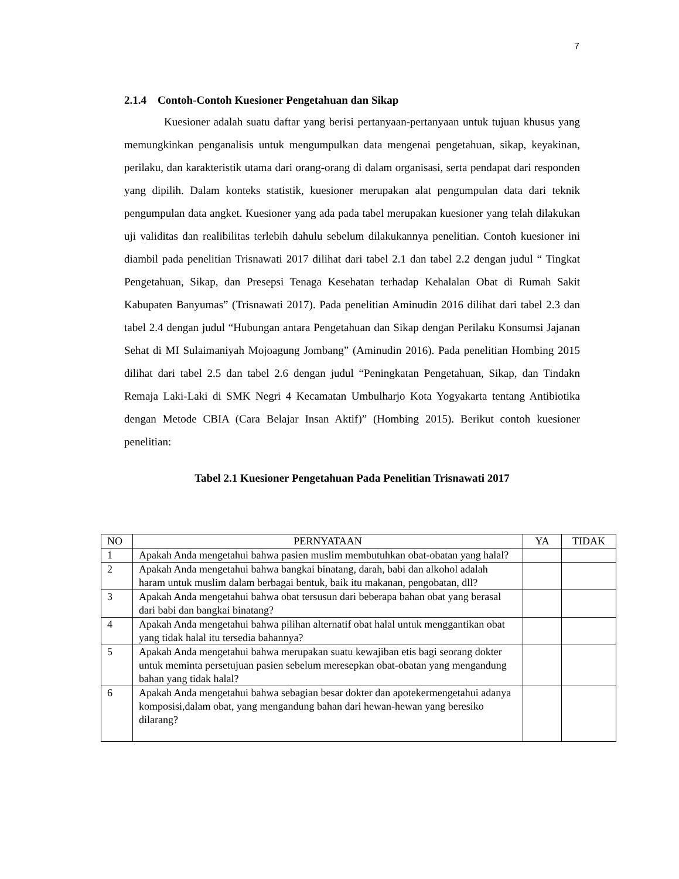7
2.1.4 Contoh-Contoh Kuesioner Pengetahuan dan Sikap
Kuesioner adalah suatu daftar yang berisi pertanyaan-pertanyaan untuk tujuan khusus yang memungkinkan penganalisis untuk mengumpulkan data mengenai pengetahuan, sikap, keyakinan, perilaku, dan karakteristik utama dari orang-orang di dalam organisasi, serta pendapat dari responden yang dipilih. Dalam konteks statistik, kuesioner merupakan alat pengumpulan data dari teknik pengumpulan data angket. Kuesioner yang ada pada tabel merupakan kuesioner yang telah dilakukan uji validitas dan realibilitas terlebih dahulu sebelum dilakukannya penelitian. Contoh kuesioner ini diambil pada penelitian Trisnawati 2017 dilihat dari tabel 2.1 dan tabel 2.2 dengan judul “ Tingkat Pengetahuan, Sikap, dan Presepsi Tenaga Kesehatan terhadap Kehalalan Obat di Rumah Sakit Kabupaten Banyumas” (Trisnawati 2017). Pada penelitian Aminudin 2016 dilihat dari tabel 2.3 dan tabel 2.4 dengan judul “Hubungan antara Pengetahuan dan Sikap dengan Perilaku Konsumsi Jajanan Sehat di MI Sulaimaniyah Mojoagung Jombang” (Aminudin 2016). Pada penelitian Hombing 2015 dilihat dari tabel 2.5 dan tabel 2.6 dengan judul “Peningkatan Pengetahuan, Sikap, dan Tindakn Remaja Laki-Laki di SMK Negri 4 Kecamatan Umbulharjo Kota Yogyakarta tentang Antibiotika dengan Metode CBIA (Cara Belajar Insan Aktif)” (Hombing 2015). Berikut contoh kuesioner penelitian:
Tabel 2.1 Kuesioner Pengetahuan Pada Penelitian Trisnawati 2017
| NO | PERNYATAAN | YA | TIDAK |
| --- | --- | --- | --- |
| 1 | Apakah Anda mengetahui bahwa pasien muslim membutuhkan obat-obatan yang halal? | | |
| 2 | Apakah Anda mengetahui bahwa bangkai binatang, darah, babi dan alkohol adalah haram untuk muslim dalam berbagai bentuk, baik itu makanan, pengobatan, dll? | | |
| 3 | Apakah Anda mengetahui bahwa obat tersusun dari beberapa bahan obat yang berasal dari babi dan bangkai binatang? | | |
| 4 | Apakah Anda mengetahui bahwa pilihan alternatif obat halal untuk menggantikan obat yang tidak halal itu tersedia bahannya? | | |
| 5 | Apakah Anda mengetahui bahwa merupakan suatu kewajiban etis bagi seorang dokter untuk meminta persetujuan pasien sebelum meresepkan obat-obatan yang mengandung bahan yang tidak halal? | | |
| 6 | Apakah Anda mengetahui bahwa sebagian besar dokter dan apotekermengetahui adanya komposisi,dalam obat, yang mengandung bahan dari hewan-hewan yang beresiko dilarang? | | |